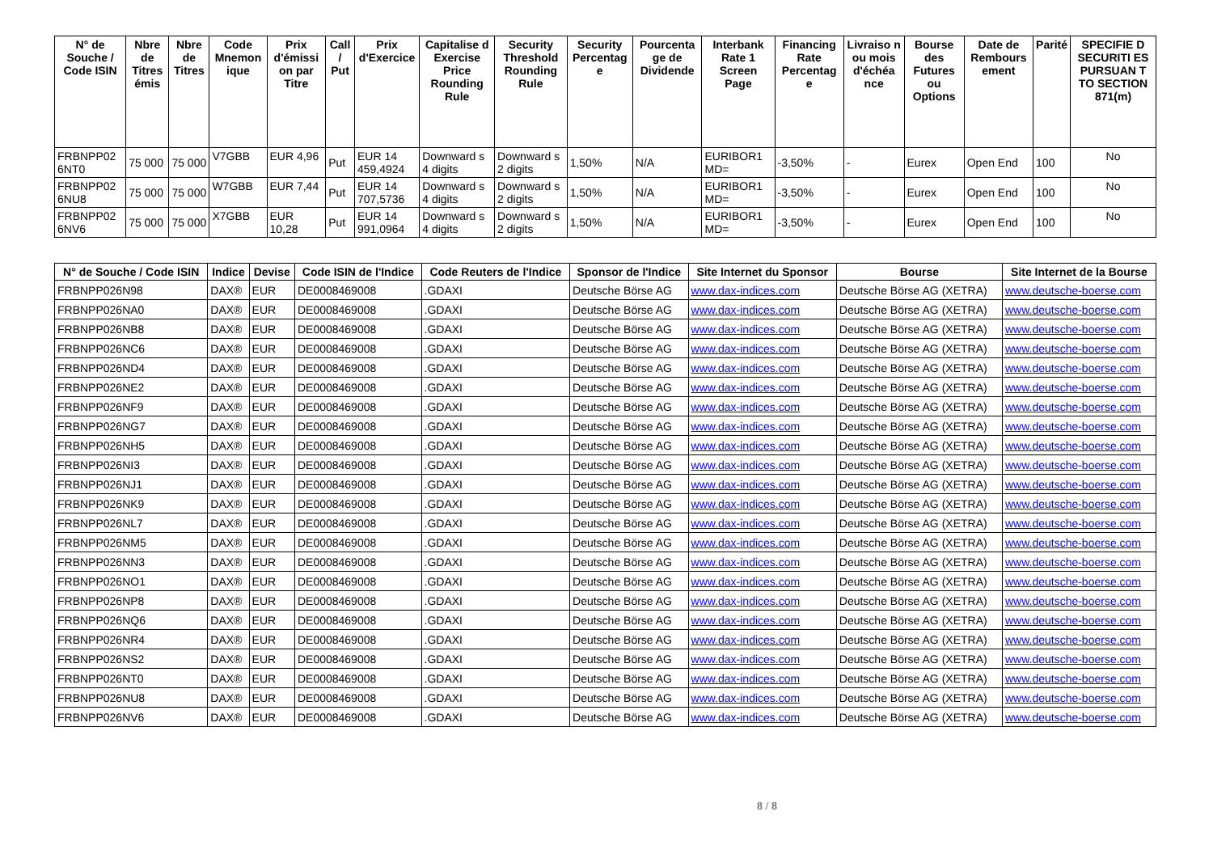| N° de Souche / Code ISIN | Nbre de Titres émis | Nbre de Titres | Code Mnemon ique | Prix d'émissi on par Titre | Call / Put | Prix d'Exercice | Capitalise d Exercise Price Rounding Rule | Security Threshold Rounding Rule | Security Percentag e | Pourcenta ge de Dividende | Interbank Rate 1 Screen Page | Financing Rate Percentag e | Livraiso n ou mois d'échéa nce | Bourse des Futures ou Options | Date de Rembours ement | Parité | SPECIFIE D SECURITI ES PURSUAN T TO SECTION 871(m) |
| --- | --- | --- | --- | --- | --- | --- | --- | --- | --- | --- | --- | --- | --- | --- | --- | --- | --- |
| FRBNPP02 6NT0 | 75 000 | 75 000 | V7GBB | EUR 4,96 | Put | EUR 14 459,4924 | Downward s 4 digits | Downward s 2 digits | 1,50% | N/A | EURIBOR1 MD= | -3,50% | - | Eurex | Open End | 100 | No |
| FRBNPP02 6NU8 | 75 000 | 75 000 | W7GBB | EUR 7,44 | Put | EUR 14 707,5736 | Downward s 4 digits | Downward s 2 digits | 1,50% | N/A | EURIBOR1 MD= | -3,50% | - | Eurex | Open End | 100 | No |
| FRBNPP02 6NV6 | 75 000 | 75 000 | X7GBB | EUR 10,28 | Put | EUR 14 991,0964 | Downward s 4 digits | Downward s 2 digits | 1,50% | N/A | EURIBOR1 MD= | -3,50% | - | Eurex | Open End | 100 | No |
| N° de Souche / Code ISIN | Indice | Devise | Code ISIN de l'Indice | Code Reuters de l'Indice | Sponsor de l'Indice | Site Internet du Sponsor | Bourse | Site Internet de la Bourse |
| --- | --- | --- | --- | --- | --- | --- | --- | --- |
| FRBNPP026N98 | DAX® | EUR | DE0008469008 | .GDAXI | Deutsche Börse AG | www.dax-indices.com | Deutsche Börse AG (XETRA) | www.deutsche-boerse.com |
| FRBNPP026NA0 | DAX® | EUR | DE0008469008 | .GDAXI | Deutsche Börse AG | www.dax-indices.com | Deutsche Börse AG (XETRA) | www.deutsche-boerse.com |
| FRBNPP026NB8 | DAX® | EUR | DE0008469008 | .GDAXI | Deutsche Börse AG | www.dax-indices.com | Deutsche Börse AG (XETRA) | www.deutsche-boerse.com |
| FRBNPP026NC6 | DAX® | EUR | DE0008469008 | .GDAXI | Deutsche Börse AG | www.dax-indices.com | Deutsche Börse AG (XETRA) | www.deutsche-boerse.com |
| FRBNPP026ND4 | DAX® | EUR | DE0008469008 | .GDAXI | Deutsche Börse AG | www.dax-indices.com | Deutsche Börse AG (XETRA) | www.deutsche-boerse.com |
| FRBNPP026NE2 | DAX® | EUR | DE0008469008 | .GDAXI | Deutsche Börse AG | www.dax-indices.com | Deutsche Börse AG (XETRA) | www.deutsche-boerse.com |
| FRBNPP026NF9 | DAX® | EUR | DE0008469008 | .GDAXI | Deutsche Börse AG | www.dax-indices.com | Deutsche Börse AG (XETRA) | www.deutsche-boerse.com |
| FRBNPP026NG7 | DAX® | EUR | DE0008469008 | .GDAXI | Deutsche Börse AG | www.dax-indices.com | Deutsche Börse AG (XETRA) | www.deutsche-boerse.com |
| FRBNPP026NH5 | DAX® | EUR | DE0008469008 | .GDAXI | Deutsche Börse AG | www.dax-indices.com | Deutsche Börse AG (XETRA) | www.deutsche-boerse.com |
| FRBNPP026NI3 | DAX® | EUR | DE0008469008 | .GDAXI | Deutsche Börse AG | www.dax-indices.com | Deutsche Börse AG (XETRA) | www.deutsche-boerse.com |
| FRBNPP026NJ1 | DAX® | EUR | DE0008469008 | .GDAXI | Deutsche Börse AG | www.dax-indices.com | Deutsche Börse AG (XETRA) | www.deutsche-boerse.com |
| FRBNPP026NK9 | DAX® | EUR | DE0008469008 | .GDAXI | Deutsche Börse AG | www.dax-indices.com | Deutsche Börse AG (XETRA) | www.deutsche-boerse.com |
| FRBNPP026NL7 | DAX® | EUR | DE0008469008 | .GDAXI | Deutsche Börse AG | www.dax-indices.com | Deutsche Börse AG (XETRA) | www.deutsche-boerse.com |
| FRBNPP026NM5 | DAX® | EUR | DE0008469008 | .GDAXI | Deutsche Börse AG | www.dax-indices.com | Deutsche Börse AG (XETRA) | www.deutsche-boerse.com |
| FRBNPP026NN3 | DAX® | EUR | DE0008469008 | .GDAXI | Deutsche Börse AG | www.dax-indices.com | Deutsche Börse AG (XETRA) | www.deutsche-boerse.com |
| FRBNPP026NO1 | DAX® | EUR | DE0008469008 | .GDAXI | Deutsche Börse AG | www.dax-indices.com | Deutsche Börse AG (XETRA) | www.deutsche-boerse.com |
| FRBNPP026NP8 | DAX® | EUR | DE0008469008 | .GDAXI | Deutsche Börse AG | www.dax-indices.com | Deutsche Börse AG (XETRA) | www.deutsche-boerse.com |
| FRBNPP026NQ6 | DAX® | EUR | DE0008469008 | .GDAXI | Deutsche Börse AG | www.dax-indices.com | Deutsche Börse AG (XETRA) | www.deutsche-boerse.com |
| FRBNPP026NR4 | DAX® | EUR | DE0008469008 | .GDAXI | Deutsche Börse AG | www.dax-indices.com | Deutsche Börse AG (XETRA) | www.deutsche-boerse.com |
| FRBNPP026NS2 | DAX® | EUR | DE0008469008 | .GDAXI | Deutsche Börse AG | www.dax-indices.com | Deutsche Börse AG (XETRA) | www.deutsche-boerse.com |
| FRBNPP026NT0 | DAX® | EUR | DE0008469008 | .GDAXI | Deutsche Börse AG | www.dax-indices.com | Deutsche Börse AG (XETRA) | www.deutsche-boerse.com |
| FRBNPP026NU8 | DAX® | EUR | DE0008469008 | .GDAXI | Deutsche Börse AG | www.dax-indices.com | Deutsche Börse AG (XETRA) | www.deutsche-boerse.com |
| FRBNPP026NV6 | DAX® | EUR | DE0008469008 | .GDAXI | Deutsche Börse AG | www.dax-indices.com | Deutsche Börse AG (XETRA) | www.deutsche-boerse.com |
8 / 8